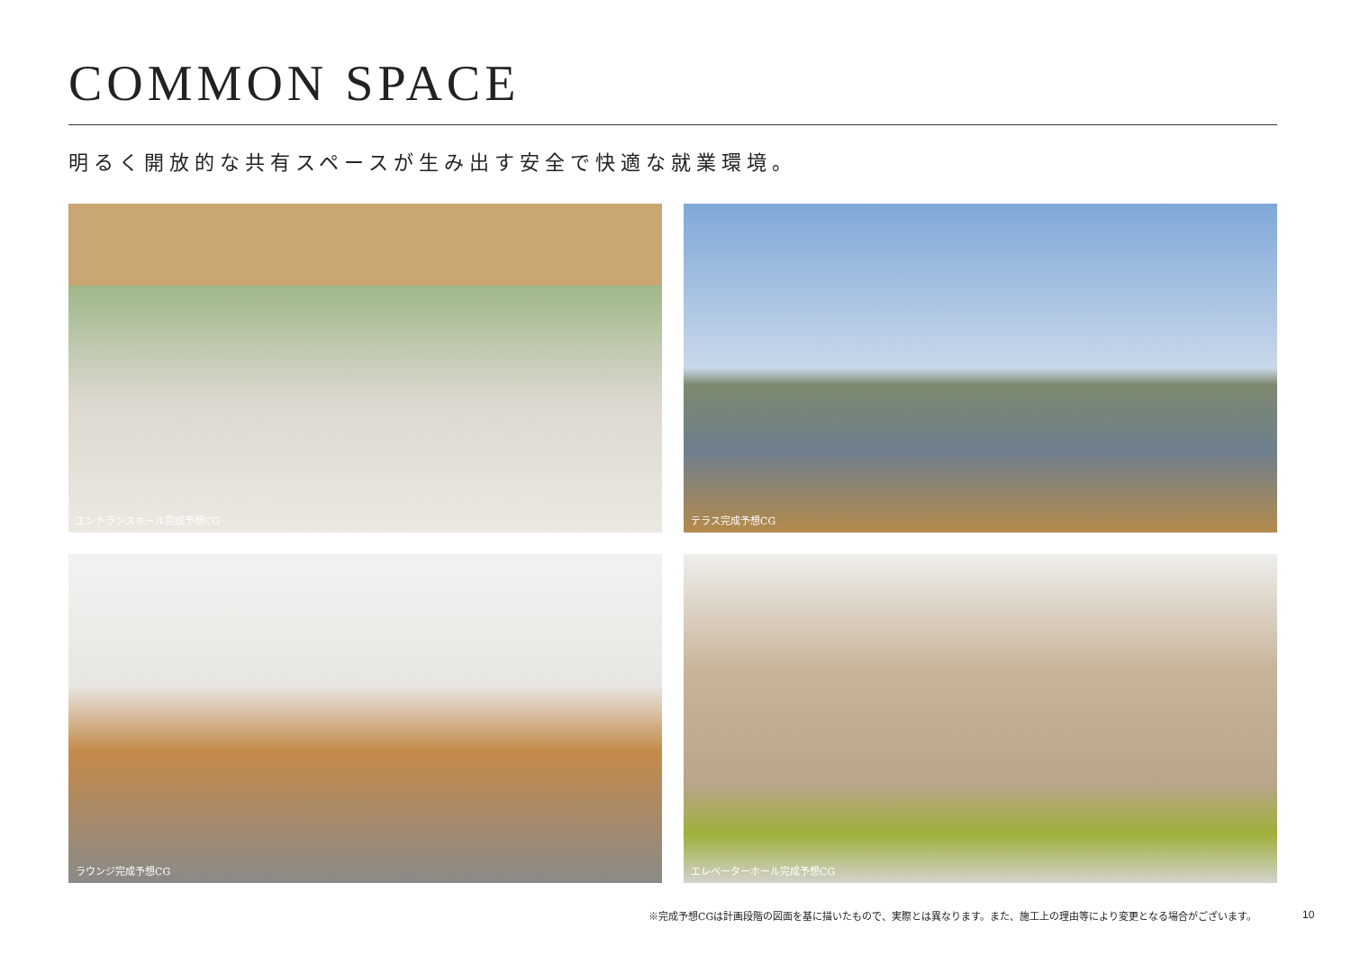COMMON SPACE
明るく開放的な共有スペースが生み出す安全で快適な就業環境。
エントランスホール完成予想CG
テラス完成予想CG
ラウンジ完成予想CG
エレベーターホール完成予想CG
※完成予想CGは計画段階の図面を基に描いたもので、実際とは異なります。また、施工上の理由等により変更となる場合がございます。
10